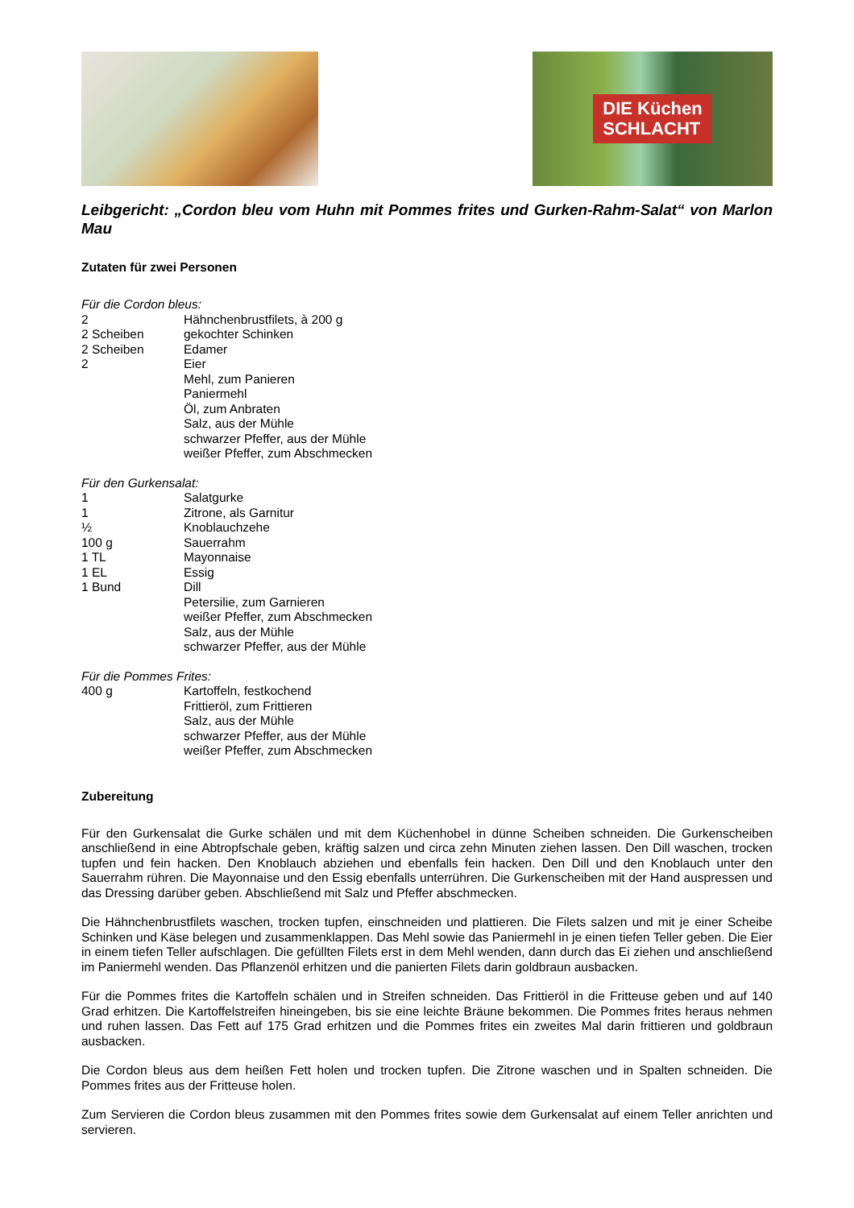DIE Küchen
SCHLACHT
Leibgericht: „Cordon bleu vom Huhn mit Pommes frites und Gurken-Rahm-Salat“ von Marlon Mau
Zutaten für zwei Personen
Für die Cordon bleus:
2 Hähnchenbrustfilets, à 200 g
2 Scheiben gekochter Schinken
2 Scheiben Edamer
2 Eier
Mehl, zum Panieren
Paniermehl
Öl, zum Anbraten
Salz, aus der Mühle
schwarzer Pfeffer, aus der Mühle
weißer Pfeffer, zum Abschmecken
Für den Gurkensalat:
1 Salatgurke
1 Zitrone, als Garnitur
½ Knoblauchzehe
100 g Sauerrahm
1 TL Mayonnaise
1 EL Essig
1 Bund Dill
Petersilie, zum Garnieren
weißer Pfeffer, zum Abschmecken
Salz, aus der Mühle
schwarzer Pfeffer, aus der Mühle
Für die Pommes Frites:
400 g Kartoffeln, festkochend
Frittieröl, zum Frittieren
Salz, aus der Mühle
schwarzer Pfeffer, aus der Mühle
weißer Pfeffer, zum Abschmecken
Zubereitung
Für den Gurkensalat die Gurke schälen und mit dem Küchenhobel in dünne Scheiben schneiden. Die Gurkenscheiben anschließend in eine Abtropfschale geben, kräftig salzen und circa zehn Minuten ziehen lassen. Den Dill waschen, trocken tupfen und fein hacken. Den Knoblauch abziehen und ebenfalls fein hacken. Den Dill und den Knoblauch unter den Sauerrahm rühren. Die Mayonnaise und den Essig ebenfalls unterrühren. Die Gurkenscheiben mit der Hand auspressen und das Dressing darüber geben. Abschließend mit Salz und Pfeffer abschmecken.
Die Hähnchenbrustfilets waschen, trocken tupfen, einschneiden und plattieren. Die Filets salzen und mit je einer Scheibe Schinken und Käse belegen und zusammenklappen. Das Mehl sowie das Paniermehl in je einen tiefen Teller geben. Die Eier in einem tiefen Teller aufschlagen. Die gefüllten Filets erst in dem Mehl wenden, dann durch das Ei ziehen und anschließend im Paniermehl wenden. Das Pflanzenöl erhitzen und die panierten Filets darin goldbraun ausbacken.
Für die Pommes frites die Kartoffeln schälen und in Streifen schneiden. Das Frittieröl in die Fritteuse geben und auf 140 Grad erhitzen. Die Kartoffelstreifen hineingeben, bis sie eine leichte Bräune bekommen. Die Pommes frites heraus nehmen und ruhen lassen. Das Fett auf 175 Grad erhitzen und die Pommes frites ein zweites Mal darin frittieren und goldbraun ausbacken.
Die Cordon bleus aus dem heißen Fett holen und trocken tupfen. Die Zitrone waschen und in Spalten schneiden. Die Pommes frites aus der Fritteuse holen.
Zum Servieren die Cordon bleus zusammen mit den Pommes frites sowie dem Gurkensalat auf einem Teller anrichten und servieren.